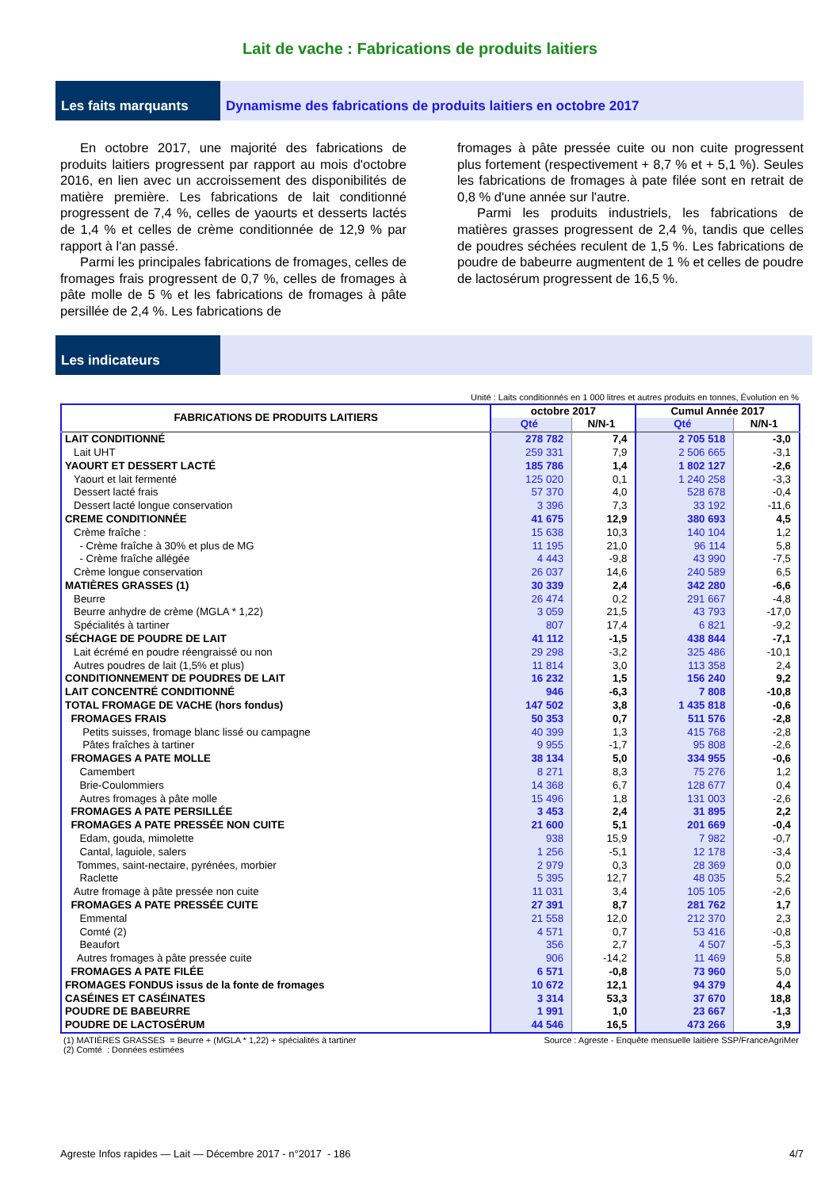Lait de vache : Fabrications de produits laitiers
Les faits marquants Dynamisme des fabrications de produits laitiers en octobre 2017
En octobre 2017, une majorité des fabrications de produits laitiers progressent par rapport au mois d'octobre 2016, en lien avec un accroissement des disponibilités de matière première. Les fabrications de lait conditionné progressent de 7,4 %, celles de yaourts et desserts lactés de 1,4 % et celles de crème conditionnée de 12,9 % par rapport à l'an passé.
Parmi les principales fabrications de fromages, celles de fromages frais progressent de 0,7 %, celles de fromages à pâte molle de 5 % et les fabrications de fromages à pâte persillée de 2,4 %. Les fabrications de
fromages à pâte pressée cuite ou non cuite progressent plus fortement (respectivement + 8,7 % et + 5,1 %). Seules les fabrications de fromages à pate filée sont en retrait de 0,8 % d'une année sur l'autre.
Parmi les produits industriels, les fabrications de matières grasses progressent de 2,4 %, tandis que celles de poudres séchées reculent de 1,5 %. Les fabrications de poudre de babeurre augmentent de 1 % et celles de poudre de lactosérum progressent de 16,5 %.
Les indicateurs
Unité : Laits conditionnés en 1 000 litres et autres produits en tonnes, Évolution en %
| FABRICATIONS DE PRODUITS LAITIERS | octobre 2017 | | Cumul Année 2017 | |
| --- | --- | --- | --- | --- |
| | Qté | N/N-1 | Qté | N/N-1 |
| LAIT CONDITIONNÉ | 278 782 | 7,4 | 2 705 518 | -3,0 |
| Lait UHT | 259 331 | 7,9 | 2 506 665 | -3,1 |
| YAOURT ET DESSERT LACTÉ | 185 786 | 1,4 | 1 802 127 | -2,6 |
| Yaourt et lait fermenté | 125 020 | 0,1 | 1 240 258 | -3,3 |
| Dessert lacté frais | 57 370 | 4,0 | 528 678 | -0,4 |
| Dessert lacté longue conservation | 3 396 | 7,3 | 33 192 | -11,6 |
| CREME CONDITIONNÉE | 41 675 | 12,9 | 380 693 | 4,5 |
| Crème fraîche : | 15 638 | 10,3 | 140 104 | 1,2 |
| - Crème fraîche à 30% et plus de MG | 11 195 | 21,0 | 96 114 | 5,8 |
| - Crème fraîche allégée | 4 443 | -9,8 | 43 990 | -7,5 |
| Crème longue conservation | 26 037 | 14,6 | 240 589 | 6,5 |
| MATIÈRES GRASSES (1) | 30 339 | 2,4 | 342 280 | -6,6 |
| Beurre | 26 474 | 0,2 | 291 667 | -4,8 |
| Beurre anhydre de crème (MGLA * 1,22) | 3 059 | 21,5 | 43 793 | -17,0 |
| Spécialités à tartiner | 807 | 17,4 | 6 821 | -9,2 |
| SÉCHAGE DE POUDRE DE LAIT | 41 112 | -1,5 | 438 844 | -7,1 |
| Lait écrémé en poudre réengraissé ou non | 29 298 | -3,2 | 325 486 | -10,1 |
| Autres poudres de lait (1,5% et plus) | 11 814 | 3,0 | 113 358 | 2,4 |
| CONDITIONNEMENT DE POUDRES DE LAIT | 16 232 | 1,5 | 156 240 | 9,2 |
| LAIT CONCENTRÉ CONDITIONNÉ | 946 | -6,3 | 7 808 | -10,8 |
| TOTAL FROMAGE DE VACHE (hors fondus) | 147 502 | 3,8 | 1 435 818 | -0,6 |
| FROMAGES FRAIS | 50 353 | 0,7 | 511 576 | -2,8 |
| Petits suisses, fromage blanc lissé ou campagne | 40 399 | 1,3 | 415 768 | -2,8 |
| Pâtes fraîches à tartiner | 9 955 | -1,7 | 95 808 | -2,6 |
| FROMAGES A PATE MOLLE | 38 134 | 5,0 | 334 955 | -0,6 |
| Camembert | 8 271 | 8,3 | 75 276 | 1,2 |
| Brie-Coulommiers | 14 368 | 6,7 | 128 677 | 0,4 |
| Autres fromages à pâte molle | 15 496 | 1,8 | 131 003 | -2,6 |
| FROMAGES A PATE PERSILLÉE | 3 453 | 2,4 | 31 895 | 2,2 |
| FROMAGES A PATE PRESSÉE NON CUITE | 21 600 | 5,1 | 201 669 | -0,4 |
| Edam, gouda, mimolette | 938 | 15,9 | 7 982 | -0,7 |
| Cantal, laguiole, salers | 1 256 | -5,1 | 12 178 | -3,4 |
| Tommes, saint-nectaire, pyrénées, morbier | 2 979 | 0,3 | 28 369 | 0,0 |
| Raclette | 5 395 | 12,7 | 48 035 | 5,2 |
| Autre fromage à pâte pressée non cuite | 11 031 | 3,4 | 105 105 | -2,6 |
| FROMAGES A PATE PRESSÉE CUITE | 27 391 | 8,7 | 281 762 | 1,7 |
| Emmental | 21 558 | 12,0 | 212 370 | 2,3 |
| Comté (2) | 4 571 | 0,7 | 53 416 | -0,8 |
| Beaufort | 356 | 2,7 | 4 507 | -5,3 |
| Autres fromages à pâte pressée cuite | 906 | -14,2 | 11 469 | 5,8 |
| FROMAGES A PATE FILÉE | 6 571 | -0,8 | 73 960 | 5,0 |
| FROMAGES FONDUS issus de la fonte de fromages | 10 672 | 12,1 | 94 379 | 4,4 |
| CASÉINES ET CASÉINATES | 3 314 | 53,3 | 37 670 | 18,8 |
| POUDRE DE BABEURRE | 1 991 | 1,0 | 23 667 | -1,3 |
| POUDRE DE LACTOSÉRUM | 44 546 | 16,5 | 473 266 | 3,9 |
(1) MATIÈRES GRASSES = Beurre + (MGLA * 1,22) + spécialités à tartiner
(2) Comté : Données estimées
Source : Agreste - Enquête mensuelle laitière SSP/FranceAgriMer
Agreste Infos rapides — Lait — Décembre 2017 - n°2017 - 186
4/7